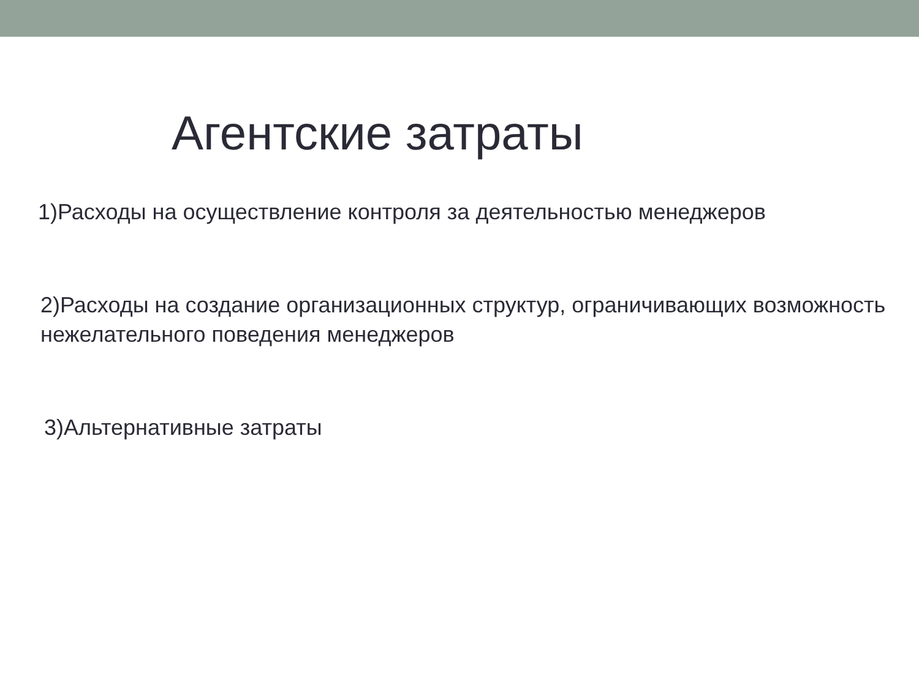Агентские затраты
1)Расходы на осуществление контроля за деятельностью менеджеров
2)Расходы на создание организационных структур, ограничивающих возможность нежелательного поведения менеджеров
3)Альтернативные затраты